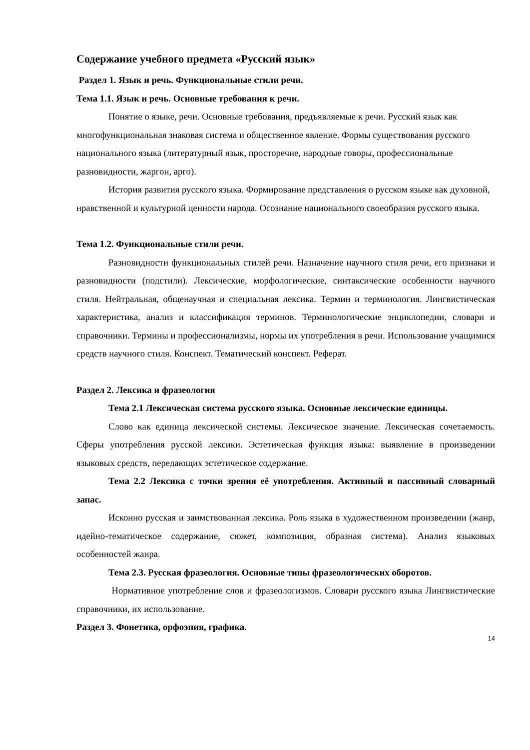Содержание учебного предмета «Русский язык»
Раздел 1. Язык и речь. Функциональные стили речи.
Тема 1.1. Язык и речь. Основные требования к речи.
Понятие о языке, речи. Основные требования, предъявляемые к речи. Русский язык как многофункциональная знаковая система и общественное явление. Формы существования русского национального языка (литературный язык, просторечие, народные говоры, профессиональные разновидности, жаргон, арго).
История развития русского языка. Формирование представления о русском языке как духовной, нравственной и культурной ценности народа. Осознание национального своеобразия русского языка.
Тема 1.2. Функциональные стили речи.
Разновидности функциональных стилей речи. Назначение научного стиля речи, его признаки и разновидности (подстили). Лексические, морфологические, синтаксические особенности научного стиля. Нейтральная, общенаучная и специальная лексика. Термин и терминология. Лингвистическая характеристика, анализ и классификация терминов. Терминологические энциклопедии, словари и справочники. Термины и профессионализмы, нормы их употребления в речи. Использование учащимися средств научного стиля. Конспект. Тематический конспект. Реферат.
Раздел 2. Лексика и фразеология
Тема 2.1 Лексическая система русского языка. Основные лексические единицы.
Слово как единица лексической системы. Лексическое значение. Лексическая сочетаемость. Сферы употребления русской лексики. Эстетическая функция языка: выявление в произведении языковых средств, передающих эстетическое содержание.
Тема 2.2 Лексика с точки зрения её употребления. Активный и пассивный словарный запас.
Исконно русская и заимствованная лексика. Роль языка в художественном произведении (жанр, идейно-тематическое содержание, сюжет, композиция, образная система). Анализ языковых особенностей жанра.
Тема 2.3. Русская фразеология. Основные типы фразеологических оборотов.
Нормативное употребление слов и фразеологизмов. Словари русского языка Лингвистические справочники, их использование.
Раздел 3. Фонетика, орфоэпия, графика.
14